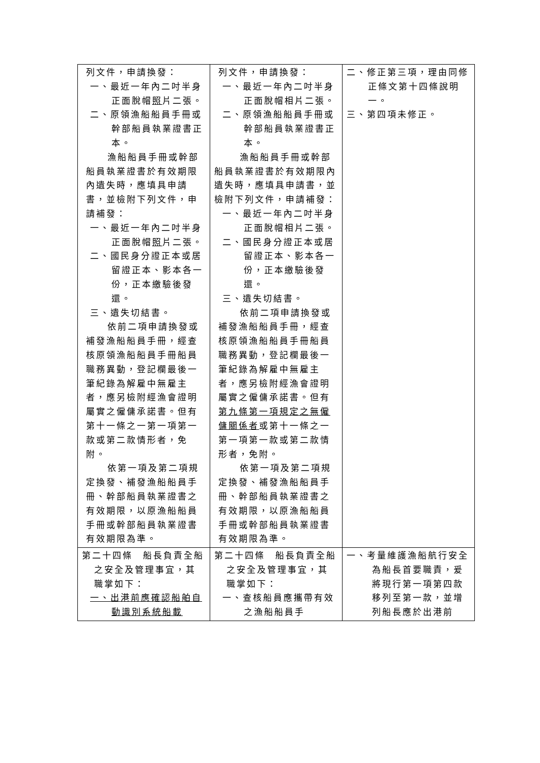| 列文件，申請換發： 一、最近一年內二吋半身正面脫帽 照 片二張。 二、原領漁船船員手冊或幹部船員執業證書正本。 漁船船員手冊或幹部船員執業證書於有效期限內遺失時，應填具申請書，並檢附下列文件，申請補發： 一、最近一年內二吋半身正面脫帽 照 片二張。 二、國民身分證正本或居留證正本、影本各一份，正本繳驗後發還。 三、遺失切結書。 依前二項申請換發或補發漁船船員手冊，經查核原領漁船船員手冊船員職務異動，登記欄最後一筆紀錄為解雇中無雇主者，應另檢附經漁會證明屬實之僱傭承諾書。但有第十一條之一第一項第一款或第二款情形者，免附。 依第一項及第二項規定換發、補發漁船船員手冊、幹部船員執業證書之有效期限，以原漁船船員手冊或幹部船員執業證書有效期限為準。 | 列文件，申請換發： 一、最近一年內二吋半身正面脫帽相片二張。 二、原領漁船船員手冊或幹部船員執業證書正本。 漁船船員手冊或幹部船員執業證書於有效期限內遺失時，應填具申請書，並檢附下列文件，申請補發： 一、最近一年內二吋半身正面脫帽相片二張。 二、國民身分證正本或居留證正本、影本各一份，正本繳驗後發還。 三、遺失切結書。 依前二項申請換發或補發漁船船員手冊，經查核原領漁船船員手冊船員職務異動，登記欄最後一筆紀錄為解雇中無雇主者，應另檢附經漁會證明屬實之僱傭承諾書。但有 第九條第一項規定之無僱傭關係者 或第十一條之一第一項第一款或第二款情形者，免附。 依第一項及第二項規定換發、補發漁船船員手冊、幹部船員執業證書之有效期限，以原漁船船員手冊或幹部船員執業證書有效期限為準。 | 二、修正第三項，理由同修正條文第十四條說明一。 三、第四項未修正。 |
| 第二十四條 船長負責全船之安全及管理事宜，其職掌如下： 一、出港前應確認船舶自動識別系統船載 | 第二十四條 船長負責全船之安全及管理事宜，其職掌如下： 一、查核船員應攜帶有效之漁船船員手 | 一、考量維護漁船航行安全為船長首要職責，爰將現行第一項第四款移列至第一款，並增列船長應於出港前 |